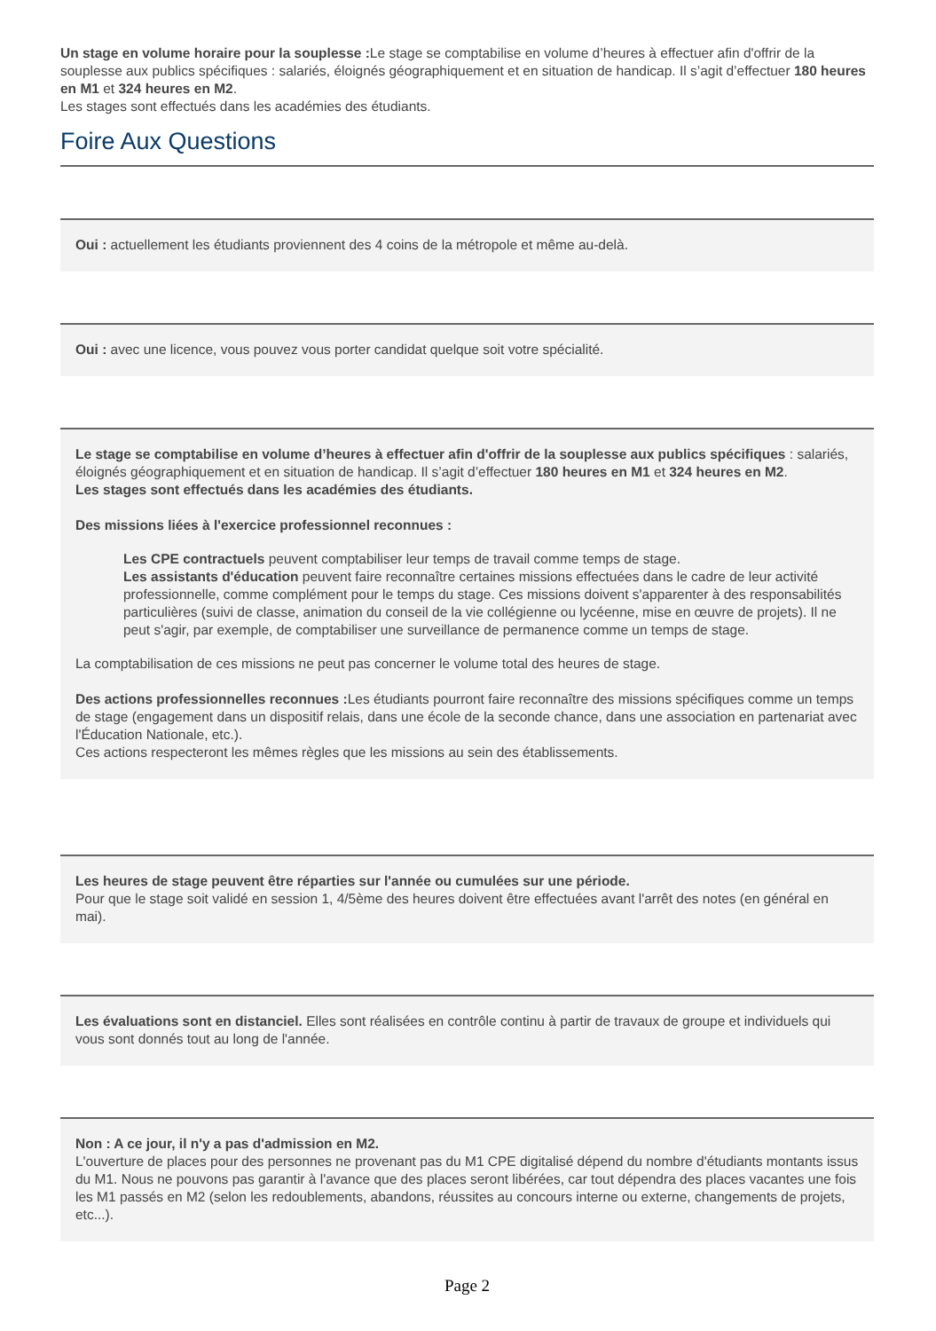Un stage en volume horaire pour la souplesse : Le stage se comptabilise en volume d’heures à effectuer afin d'offrir de la souplesse aux publics spécifiques : salariés, éloignés géographiquement et en situation de handicap. Il s’agit d’effectuer 180 heures en M1 et 324 heures en M2.
Les stages sont effectués dans les académies des étudiants.
Foire Aux Questions
Oui : actuellement les étudiants proviennent des 4 coins de la métropole et même au-delà.
Oui : avec une licence, vous pouvez vous porter candidat quelque soit votre spécialité.
Le stage se comptabilise en volume d’heures à effectuer afin d'offrir de la souplesse aux publics spécifiques : salariés, éloignés géographiquement et en situation de handicap. Il s’agit d’effectuer 180 heures en M1 et 324 heures en M2.
Les stages sont effectués dans les académies des étudiants.
Des missions liées à l'exercice professionnel reconnues :
Les CPE contractuels peuvent comptabiliser leur temps de travail comme temps de stage.
Les assistants d'éducation peuvent faire reconnaître certaines missions effectuées dans le cadre de leur activité professionnelle, comme complément pour le temps du stage. Ces missions doivent s'apparenter à des responsabilités particulières (suivi de classe, animation du conseil de la vie collégienne ou lycéenne, mise en œuvre de projets). Il ne peut s'agir, par exemple, de comptabiliser une surveillance de permanence comme un temps de stage.
La comptabilisation de ces missions ne peut pas concerner le volume total des heures de stage.
Des actions professionnelles reconnues : Les étudiants pourront faire reconnaître des missions spécifiques comme un temps de stage (engagement dans un dispositif relais, dans une école de la seconde chance, dans une association en partenariat avec l'Éducation Nationale, etc.).
Ces actions respecteront les mêmes règles que les missions au sein des établissements.
Les heures de stage peuvent être réparties sur l'année ou cumulées sur une période.
Pour que le stage soit validé en session 1, 4/5ème des heures doivent être effectuées avant l'arrêt des notes (en général en mai).
Les évaluations sont en distanciel. Elles sont réalisées en contrôle continu à partir de travaux de groupe et individuels qui vous sont donnés tout au long de l'année.
Non : A ce jour, il n'y a pas d'admission en M2.
L'ouverture de places pour des personnes ne provenant pas du M1 CPE digitalisé dépend du nombre d'étudiants montants issus du M1. Nous ne pouvons pas garantir à l'avance que des places seront libérées, car tout dépendra des places vacantes une fois les M1 passés en M2 (selon les redoublements, abandons, réussites au concours interne ou externe, changements de projets, etc...).
Page 2